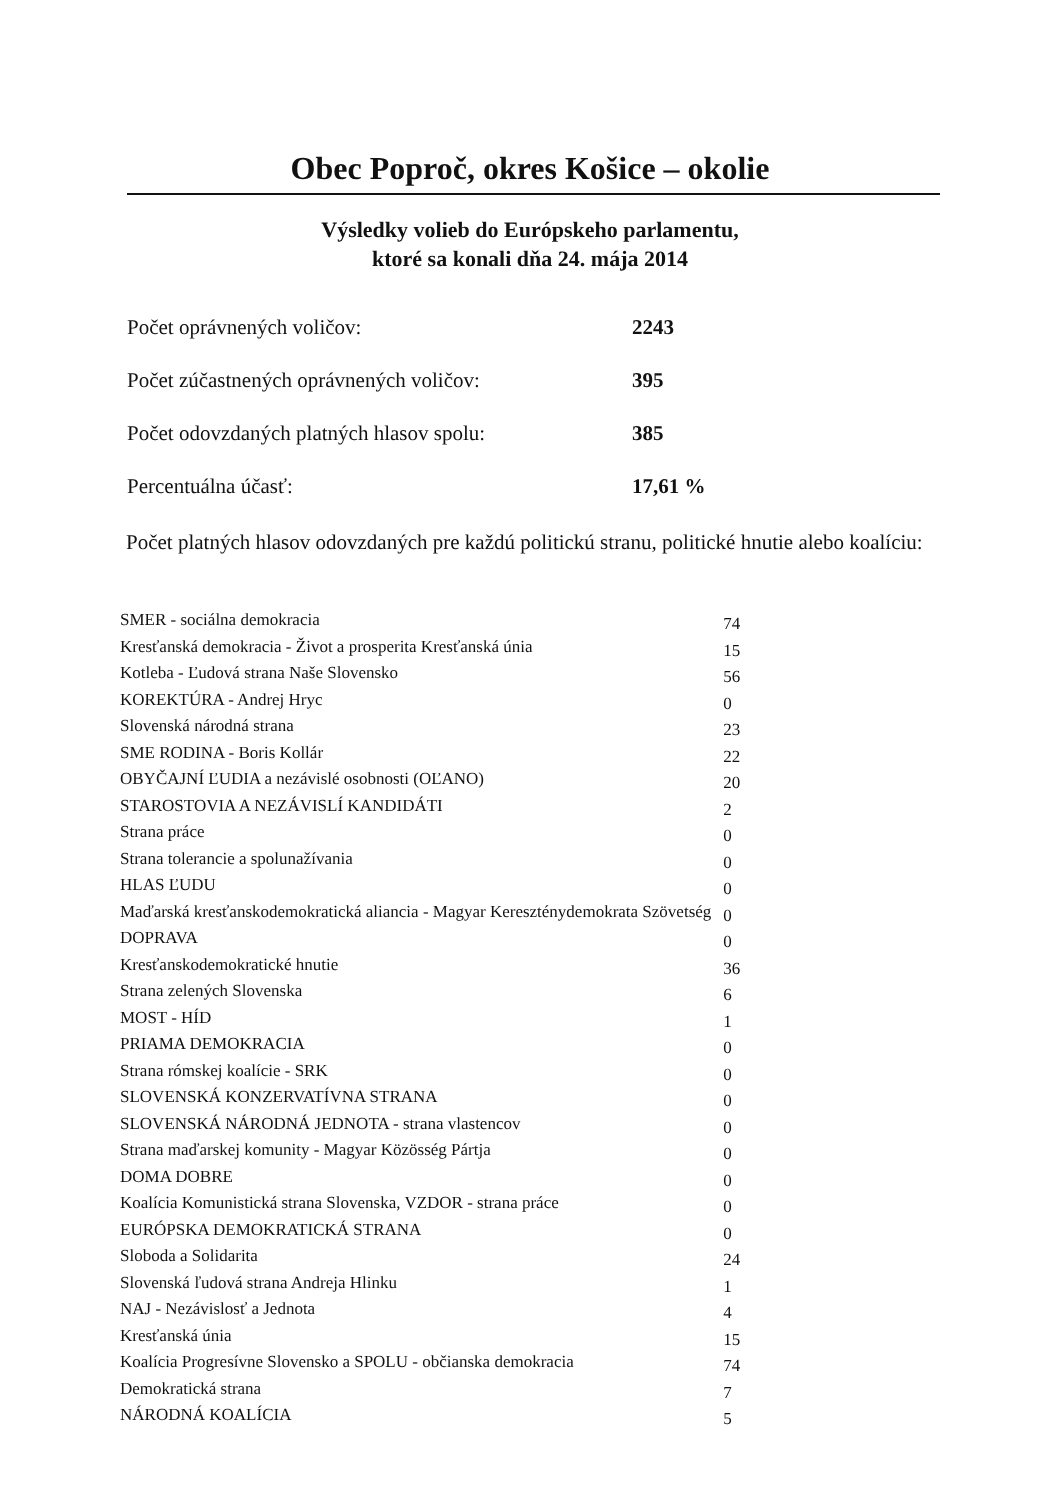Obec Poproč, okres Košice – okolie
Výsledky volieb do Európskeho parlamentu,
ktoré sa konali dňa 24. mája 2014
Počet oprávnených voličov: 2243
Počet zúčastnených oprávnených voličov: 395
Počet odovzdaných platných hlasov spolu: 385
Percentuálna účasť: 17,61 %
Počet platných hlasov odovzdaných pre každú politickú stranu, politické hnutie alebo koalíciu:
| SMER - sociálna demokracia | 74 |
| Kresťanská demokracia - Život a prosperita Kresťanská únia | 15 |
| Kotleba - Ľudová strana Naše Slovensko | 56 |
| KOREKTÚRA - Andrej Hryc | 0 |
| Slovenská národná strana | 23 |
| SME RODINA - Boris Kollár | 22 |
| OBYČAJNÍ ĽUDIA a nezávislé osobnosti (OĽANO) | 20 |
| STAROSTOVIA A NEZÁVISLÍ KANDIDÁTI | 2 |
| Strana práce | 0 |
| Strana tolerancie a spolunažívania | 0 |
| HLAS ĽUDU | 0 |
| Maďarská kresťanskodemokratická aliancia - Magyar Kereszténydemokrata Szövetség | 0 |
| DOPRAVA | 0 |
| Kresťanskodemokratické hnutie | 36 |
| Strana zelených Slovenska | 6 |
| MOST - HÍD | 1 |
| PRIAMA DEMOKRACIA | 0 |
| Strana rómskej koalície - SRK | 0 |
| SLOVENSKÁ KONZERVATÍVNA STRANA | 0 |
| SLOVENSKÁ NÁRODNÁ JEDNOTA - strana vlastencov | 0 |
| Strana maďarskej komunity - Magyar Közösség Pártja | 0 |
| DOMA DOBRE | 0 |
| Koalícia Komunistická strana Slovenska, VZDOR - strana práce | 0 |
| EURÓPSKA DEMOKRATICKÁ STRANA | 0 |
| Sloboda a Solidarita | 24 |
| Slovenská ľudová strana Andreja Hlinku | 1 |
| NAJ - Nezávislosť a Jednota | 4 |
| Kresťanská únia | 15 |
| Koalícia Progresívne Slovensko a SPOLU - občianska demokracia | 74 |
| Demokratická strana | 7 |
| NÁRODNÁ KOALÍCIA | 5 |